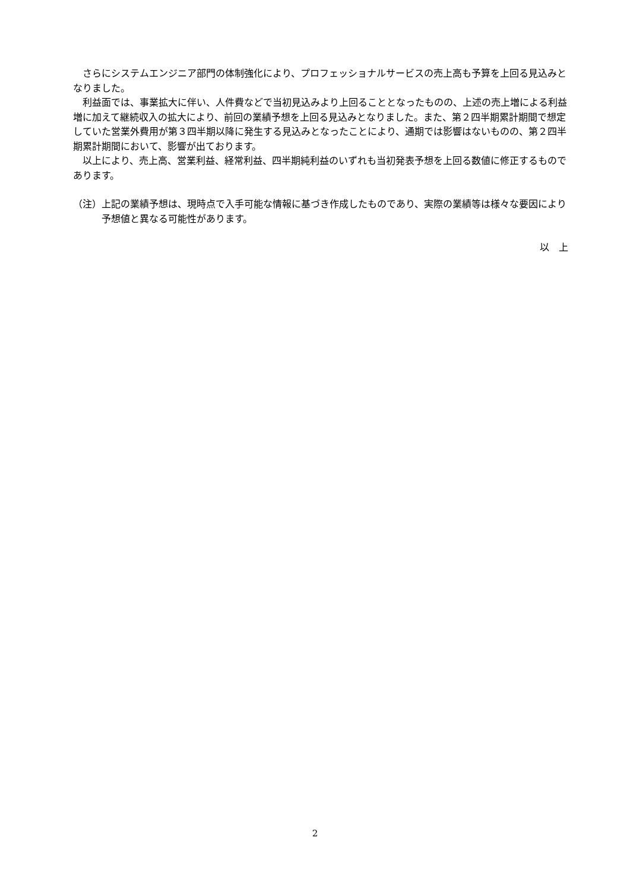さらにシステムエンジニア部門の体制強化により、プロフェッショナルサービスの売上高も予算を上回る見込みとなりました。
　利益面では、事業拡大に伴い、人件費などで当初見込みより上回ることとなったものの、上述の売上増による利益増に加えて継続収入の拡大により、前回の業績予想を上回る見込みとなりました。また、第２四半期累計期間で想定していた営業外費用が第３四半期以降に発生する見込みとなったことにより、通期では影響はないものの、第２四半期累計期間において、影響が出ております。
　以上により、売上高、営業利益、経常利益、四半期純利益のいずれも当初発表予想を上回る数値に修正するものであります。
（注）上記の業績予想は、現時点で入手可能な情報に基づき作成したものであり、実際の業績等は様々な要因により予想値と異なる可能性があります。
以　上
2